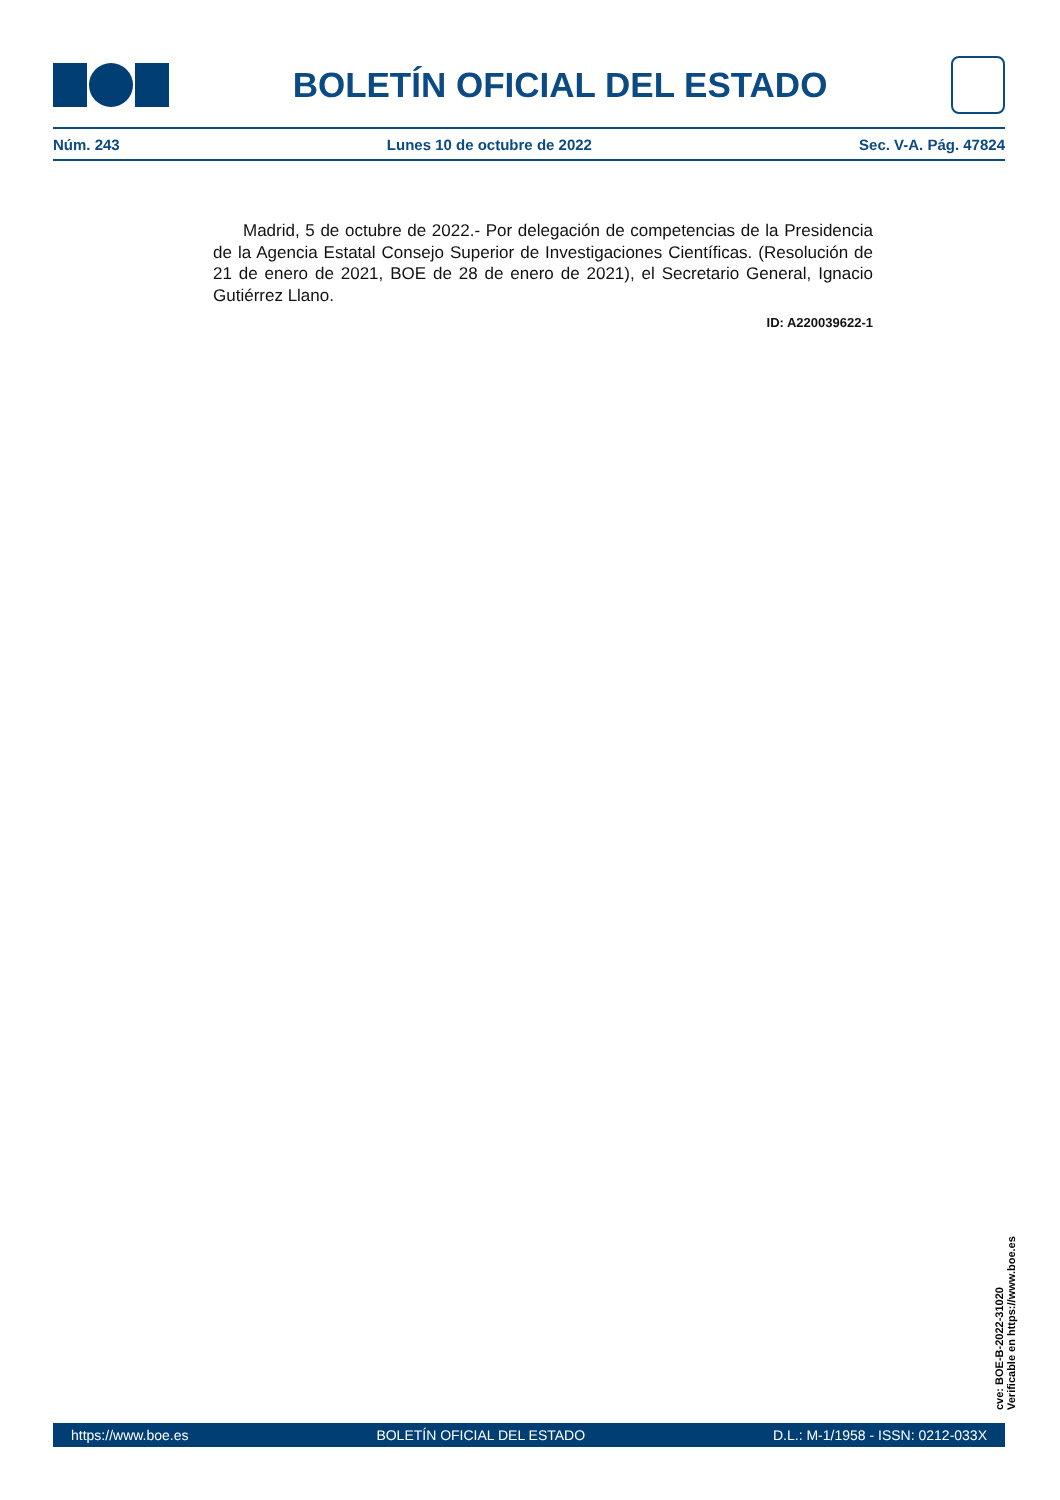BOLETÍN OFICIAL DEL ESTADO
Núm. 243 Lunes 10 de octubre de 2022 Sec. V-A. Pág. 47824
Madrid, 5 de octubre de 2022.- Por delegación de competencias de la Presidencia de la Agencia Estatal Consejo Superior de Investigaciones Científicas. (Resolución de 21 de enero de 2021, BOE de 28 de enero de 2021), el Secretario General, Ignacio Gutiérrez Llano.
ID: A220039622-1
cve: BOE-B-2022-31020
Verificable en https://www.boe.es
https://www.boe.es BOLETÍN OFICIAL DEL ESTADO D.L.: M-1/1958 - ISSN: 0212-033X